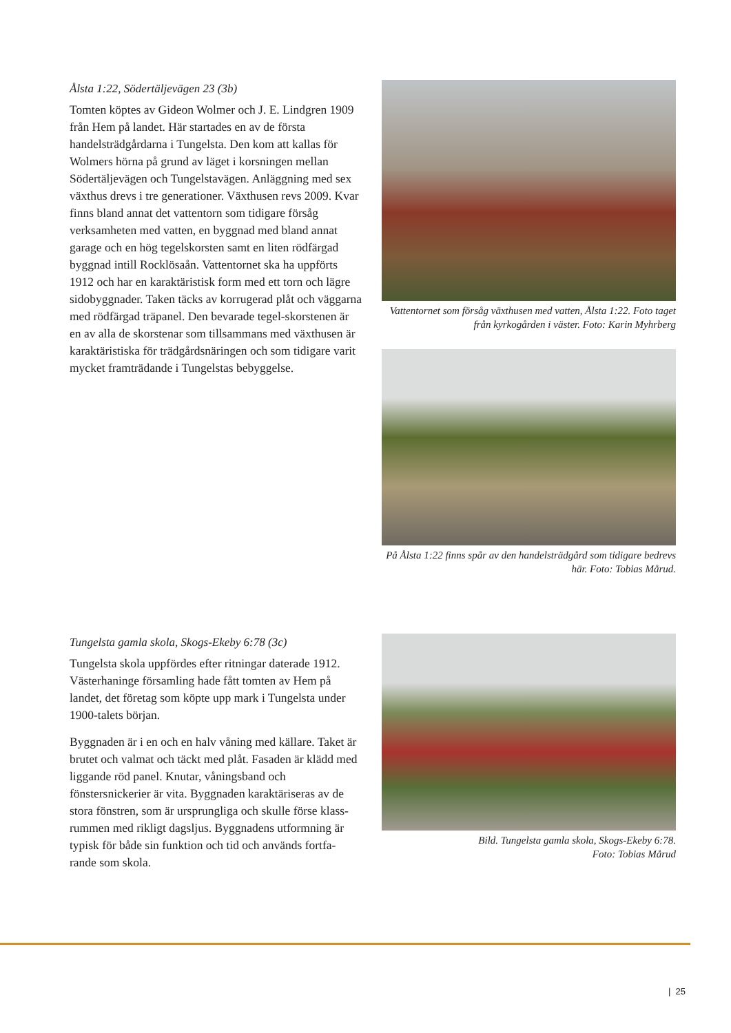Ålsta 1:22, Södertäljevägen 23 (3b)
Tomten köptes av Gideon Wolmer och J. E. Lindgren 1909 från Hem på landet. Här startades en av de första handelsträdgårdarna i Tungelsta. Den kom att kallas för Wolmers hörna på grund av läget i korsningen mellan Södertäljevägen och Tungelstavägen. Anläggning med sex växthus drevs i tre generationer. Växthusen revs 2009. Kvar finns bland annat det vattentorn som tidigare försåg verksamheten med vatten, en byggnad med bland annat garage och en hög tegelskorsten samt en liten rödfärgad byggnad intill Rocklösaån. Vattentornet ska ha uppförts 1912 och har en karaktäristisk form med ett torn och lägre sidobyggnader. Taken täcks av korrugerad plåt och väggarna med rödfärgad träpanel. Den bevarade tegel-skorstenen är en av alla de skorstenar som tillsammans med växthusen är karaktäristiska för trädgårdsnäringen och som tidigare varit mycket framträdande i Tungelstas bebyggelse.
Vattentornet som försåg växthusen med vatten, Ålsta 1:22. Foto taget från kyrkogården i väster. Foto: Karin Myhrberg
På Ålsta 1:22 finns spår av den handelsträdgård som tidigare bedrevs här. Foto: Tobias Mårud.
Tungelsta gamla skola, Skogs-Ekeby 6:78 (3c)
Tungelsta skola uppfördes efter ritningar daterade 1912. Västerhaninge församling hade fått tomten av Hem på landet, det företag som köpte upp mark i Tungelsta under 1900-talets början.
Byggnaden är i en och en halv våning med källare. Taket är brutet och valmat och täckt med plåt. Fasaden är klädd med liggande röd panel. Knutar, våningsband och fönstersnickerier är vita. Byggnaden karaktäriseras av de stora fönstren, som är ursprungliga och skulle förse klass-rummen med rikligt dagsljus. Byggnadens utformning är typisk för både sin funktion och tid och används fortfa-rande som skola.
Bild. Tungelsta gamla skola, Skogs-Ekeby 6:78.
Foto: Tobias Mårud
| 25